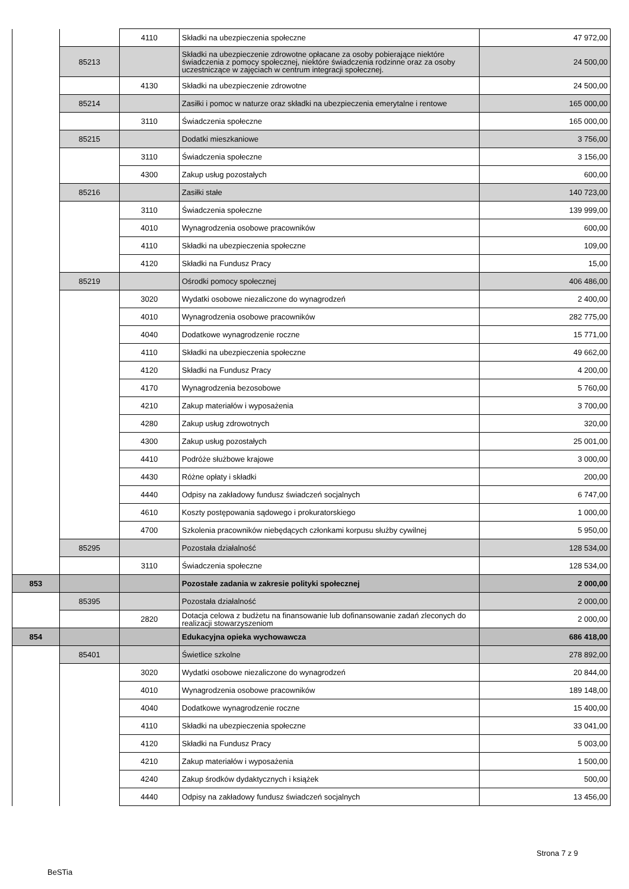| | | 4110 | Składki na ubezpieczenia społeczne | 47 972,00 |
| | 85213 | | Składki na ubezpieczenie zdrowotne opłacane za osoby pobierające niektóre świadczenia z pomocy społecznej, niektóre świadczenia rodzinne oraz za osoby uczestniczące w zajęciach w centrum integracji społecznej. | 24 500,00 |
| | | 4130 | Składki na ubezpieczenie zdrowotne | 24 500,00 |
| | 85214 | | Zasiłki i pomoc w naturze oraz składki na ubezpieczenia emerytalne i rentowe | 165 000,00 |
| | | 3110 | Świadczenia społeczne | 165 000,00 |
| | 85215 | | Dodatki mieszkaniowe | 3 756,00 |
| | | 3110 | Świadczenia społeczne | 3 156,00 |
| | | 4300 | Zakup usług pozostałych | 600,00 |
| | 85216 | | Zasiłki stałe | 140 723,00 |
| | | 3110 | Świadczenia społeczne | 139 999,00 |
| | | 4010 | Wynagrodzenia osobowe pracowników | 600,00 |
| | | 4110 | Składki na ubezpieczenia społeczne | 109,00 |
| | | 4120 | Składki na Fundusz Pracy | 15,00 |
| | 85219 | | Ośrodki pomocy społecznej | 406 486,00 |
| | | 3020 | Wydatki osobowe niezaliczone do wynagrodzeń | 2 400,00 |
| | | 4010 | Wynagrodzenia osobowe pracowników | 282 775,00 |
| | | 4040 | Dodatkowe wynagrodzenie roczne | 15 771,00 |
| | | 4110 | Składki na ubezpieczenia społeczne | 49 662,00 |
| | | 4120 | Składki na Fundusz Pracy | 4 200,00 |
| | | 4170 | Wynagrodzenia bezosobowe | 5 760,00 |
| | | 4210 | Zakup materiałów i wyposażenia | 3 700,00 |
| | | 4280 | Zakup usług zdrowotnych | 320,00 |
| | | 4300 | Zakup usług pozostałych | 25 001,00 |
| | | 4410 | Podróże służbowe krajowe | 3 000,00 |
| | | 4430 | Różne opłaty i składki | 200,00 |
| | | 4440 | Odpisy na zakładowy fundusz świadczeń socjalnych | 6 747,00 |
| | | 4610 | Koszty postępowania sądowego i prokuratorskiego | 1 000,00 |
| | | 4700 | Szkolenia pracowników niebędących członkami korpusu służby cywilnej | 5 950,00 |
| | 85295 | | Pozostała działalność | 128 534,00 |
| | | 3110 | Świadczenia społeczne | 128 534,00 |
| 853 | | | Pozostałe zadania w zakresie polityki społecznej | 2 000,00 |
| | 85395 | | Pozostała działalność | 2 000,00 |
| | | 2820 | Dotacja celowa z budżetu na finansowanie lub dofinansowanie zadań zleconych do realizacji stowarzyszeniom | 2 000,00 |
| 854 | | | Edukacyjna opieka wychowawcza | 686 418,00 |
| | 85401 | | Świetlice szkolne | 278 892,00 |
| | | 3020 | Wydatki osobowe niezaliczone do wynagrodzeń | 20 844,00 |
| | | 4010 | Wynagrodzenia osobowe pracowników | 189 148,00 |
| | | 4040 | Dodatkowe wynagrodzenie roczne | 15 400,00 |
| | | 4110 | Składki na ubezpieczenia społeczne | 33 041,00 |
| | | 4120 | Składki na Fundusz Pracy | 5 003,00 |
| | | 4210 | Zakup materiałów i wyposażenia | 1 500,00 |
| | | 4240 | Zakup środków dydaktycznych i książek | 500,00 |
| | | 4440 | Odpisy na zakładowy fundusz świadczeń socjalnych | 13 456,00 |
Strona 7 z 9
BeSTia